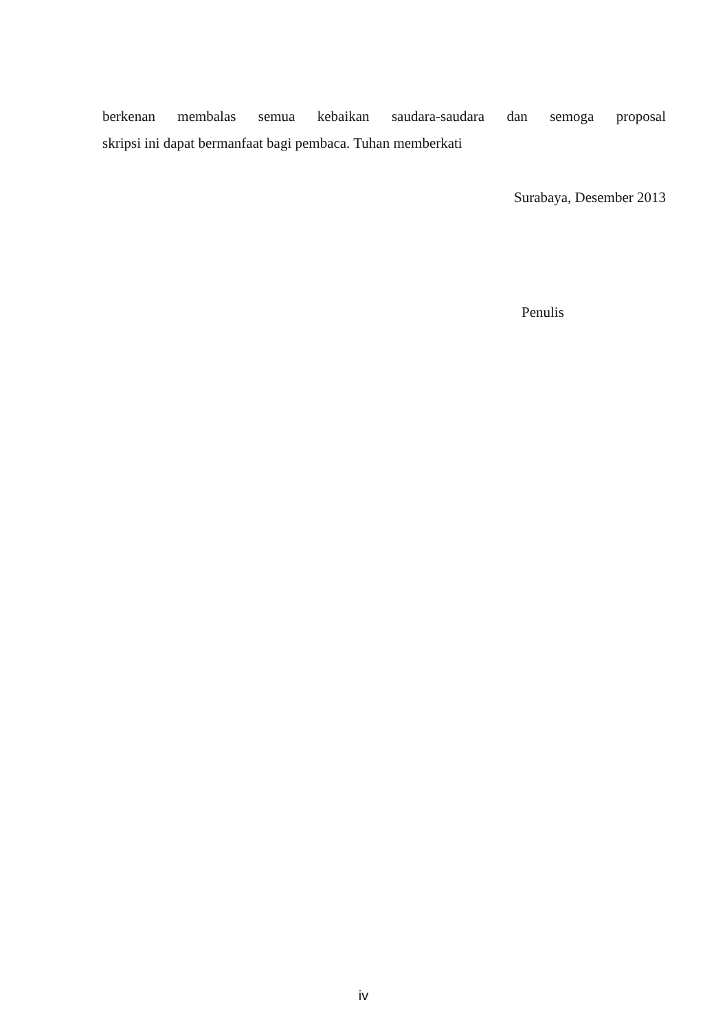berkenan membalas semua kebaikan saudara-saudara dan semoga proposal
skripsi ini dapat bermanfaat bagi pembaca. Tuhan memberkati
Surabaya, Desember 2013
Penulis
iv